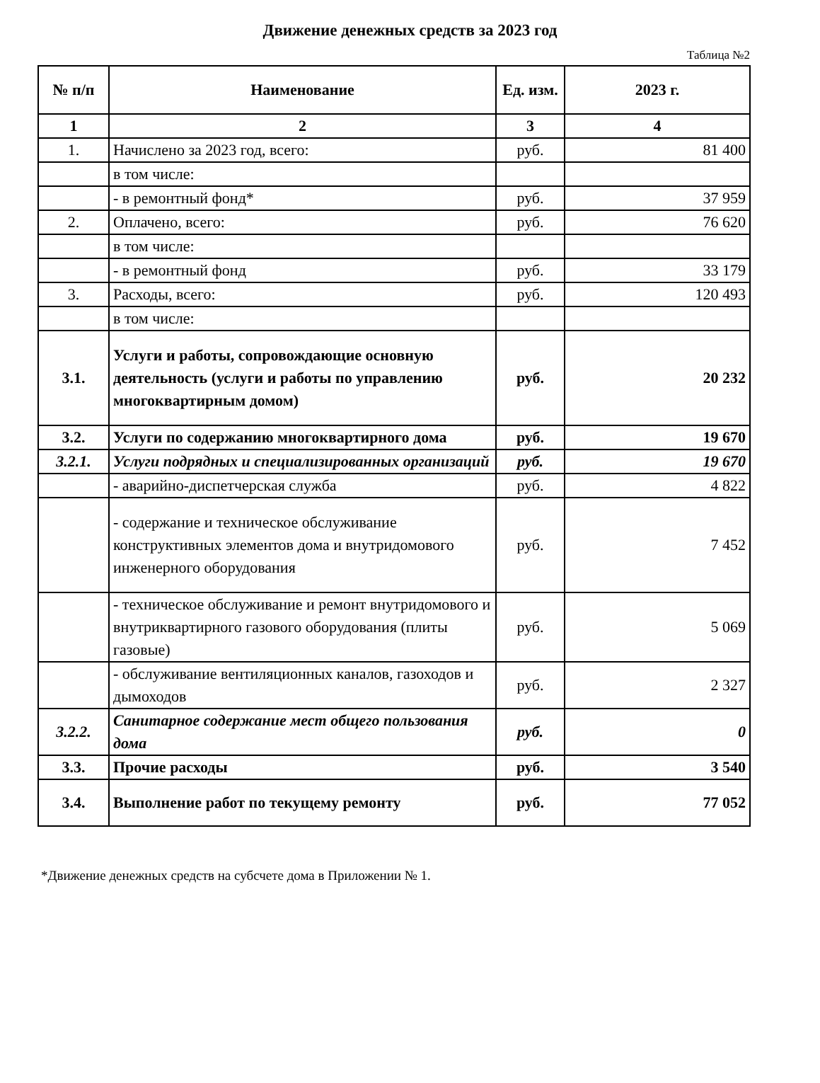Движение денежных средств за 2023 год
Таблица №2
| № п/п | Наименование | Ед. изм. | 2023 г. |
| --- | --- | --- | --- |
| 1 | 2 | 3 | 4 |
| 1. | Начислено за 2023 год, всего: | руб. | 81 400 |
| | в том числе: | | |
| | - в ремонтный фонд* | руб. | 37 959 |
| 2. | Оплачено, всего: | руб. | 76 620 |
| | в том числе: | | |
| | - в ремонтный фонд | руб. | 33 179 |
| 3. | Расходы, всего: | руб. | 120 493 |
| | в том числе: | | |
| 3.1. | Услуги и работы, сопровождающие основную деятельность (услуги и работы по управлению многоквартирным домом) | руб. | 20 232 |
| 3.2. | Услуги по содержанию многоквартирного дома | руб. | 19 670 |
| 3.2.1. | Услуги подрядных и специализированных организаций | руб. | 19 670 |
| | - аварийно-диспетчерская служба | руб. | 4 822 |
| | - содержание и техническое обслуживание конструктивных элементов дома и внутридомового инженерного оборудования | руб. | 7 452 |
| | - техническое обслуживание и ремонт внутридомового и внутриквартирного газового оборудования (плиты газовые) | руб. | 5 069 |
| | - обслуживание вентиляционных каналов, газоходов и дымоходов | руб. | 2 327 |
| 3.2.2. | Санитарное содержание мест общего пользования дома | руб. | 0 |
| 3.3. | Прочие расходы | руб. | 3 540 |
| 3.4. | Выполнение работ по текущему ремонту | руб. | 77 052 |
*Движение денежных средств на субсчете дома в Приложении № 1.